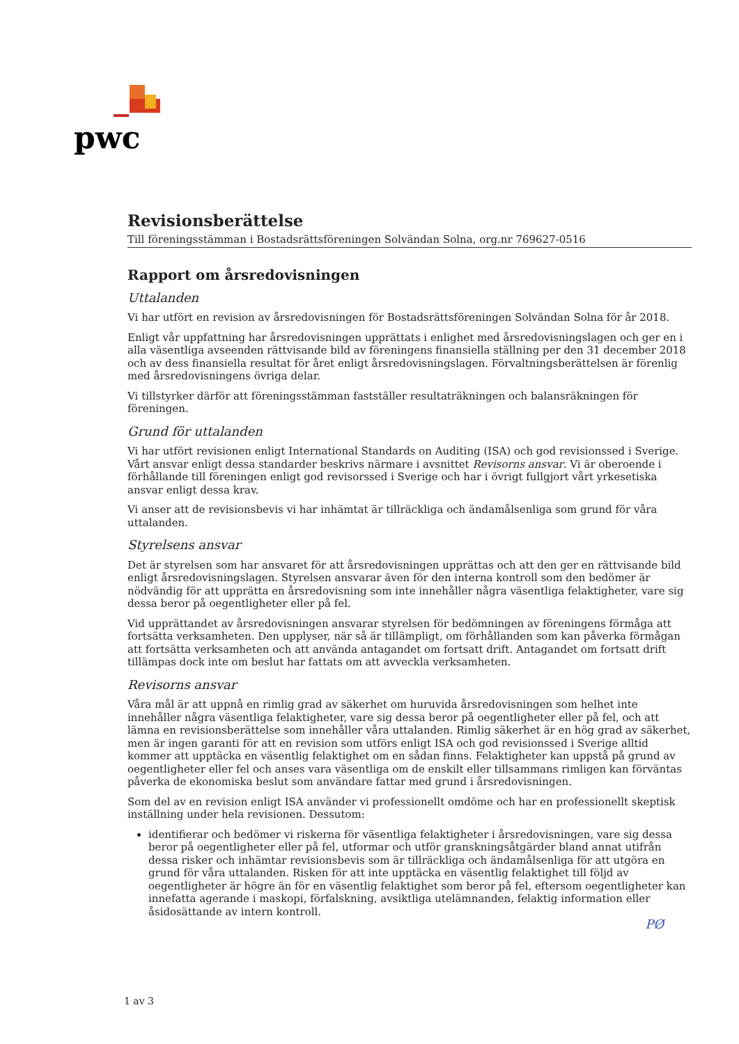pwc
Revisionsberättelse
Till föreningsstämman i Bostadsrättsföreningen Solvändan Solna, org.nr 769627-0516
Rapport om årsredovisningen
Uttalanden
Vi har utfört en revision av årsredovisningen för Bostadsrättsföreningen Solvändan Solna för år 2018.
Enligt vår uppfattning har årsredovisningen upprättats i enlighet med årsredovisningslagen och ger en i alla väsentliga avseenden rättvisande bild av föreningens finansiella ställning per den 31 december 2018 och av dess finansiella resultat för året enligt årsredovisningslagen. Förvaltningsberättelsen är förenlig med årsredovisningens övriga delar.
Vi tillstyrker därför att föreningsstämman fastställer resultaträkningen och balansräkningen för föreningen.
Grund för uttalanden
Vi har utfört revisionen enligt International Standards on Auditing (ISA) och god revisionssed i Sverige. Vårt ansvar enligt dessa standarder beskrivs närmare i avsnittet Revisorns ansvar. Vi är oberoende i förhållande till föreningen enligt god revisorssed i Sverige och har i övrigt fullgjort vårt yrkesetiska ansvar enligt dessa krav.
Vi anser att de revisionsbevis vi har inhämtat är tillräckliga och ändamålsenliga som grund för våra uttalanden.
Styrelsens ansvar
Det är styrelsen som har ansvaret för att årsredovisningen upprättas och att den ger en rättvisande bild enligt årsredovisningslagen. Styrelsen ansvarar även för den interna kontroll som den bedömer är nödvändig för att upprätta en årsredovisning som inte innehåller några väsentliga felaktigheter, vare sig dessa beror på oegentligheter eller på fel.
Vid upprättandet av årsredovisningen ansvarar styrelsen för bedömningen av föreningens förmåga att fortsätta verksamheten. Den upplyser, när så är tillämpligt, om förhållanden som kan påverka förmågan att fortsätta verksamheten och att använda antagandet om fortsatt drift. Antagandet om fortsatt drift tillämpas dock inte om beslut har fattats om att avveckla verksamheten.
Revisorns ansvar
Våra mål är att uppnå en rimlig grad av säkerhet om huruvida årsredovisningen som helhet inte innehåller några väsentliga felaktigheter, vare sig dessa beror på oegentligheter eller på fel, och att lämna en revisionsberättelse som innehåller våra uttalanden. Rimlig säkerhet är en hög grad av säkerhet, men är ingen garanti för att en revision som utförs enligt ISA och god revisionssed i Sverige alltid kommer att upptäcka en väsentlig felaktighet om en sådan finns. Felaktigheter kan uppstå på grund av oegentligheter eller fel och anses vara väsentliga om de enskilt eller tillsammans rimligen kan förväntas påverka de ekonomiska beslut som användare fattar med grund i årsredovisningen.
Som del av en revision enligt ISA använder vi professionellt omdöme och har en professionellt skeptisk inställning under hela revisionen. Dessutom:
identifierar och bedömer vi riskerna för väsentliga felaktigheter i årsredovisningen, vare sig dessa beror på oegentligheter eller på fel, utformar och utför granskningsåtgärder bland annat utifrån dessa risker och inhämtar revisionsbevis som är tillräckliga och ändamålsenliga för att utgöra en grund för våra uttalanden. Risken för att inte upptäcka en väsentlig felaktighet till följd av oegentligheter är högre än för en väsentlig felaktighet som beror på fel, eftersom oegentligheter kan innefatta agerande i maskopi, förfalskning, avsiktliga utelämnanden, felaktig information eller åsidosättande av intern kontroll.
PØ
1 av 3